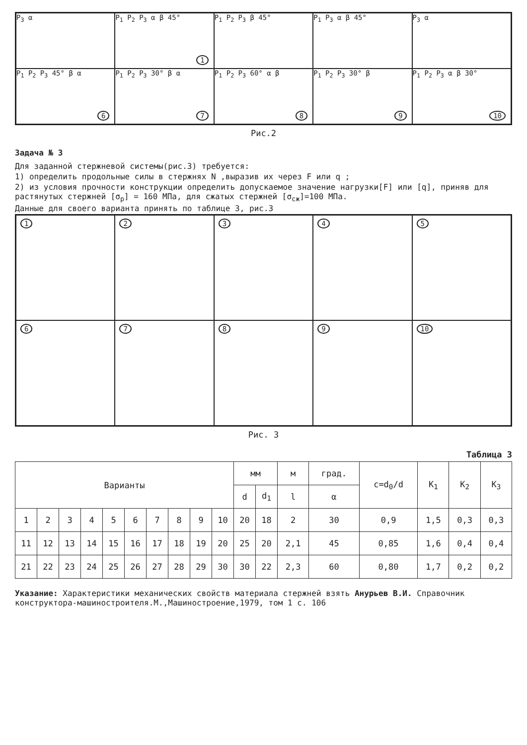P<sub>3</sub> α
P<sub>1</sub> P<sub>2</sub> P<sub>3</sub> α β 45°
1
P<sub>1</sub> P<sub>2</sub> P<sub>3</sub> β 45°
P<sub>1</sub> P<sub>3</sub> α β 45°
P<sub>3</sub> α
P<sub>1</sub> P<sub>2</sub> P<sub>3</sub> 45° β α
6
P<sub>1</sub> P<sub>2</sub> P<sub>3</sub> 30° β α
7
P<sub>1</sub> P<sub>2</sub> P<sub>3</sub> 60° α β
8
P<sub>1</sub> P<sub>2</sub> P<sub>3</sub> 30° β
9
P<sub>1</sub> P<sub>2</sub> P<sub>3</sub> α β 30°
10
Рис.2
Задача № 3
Для заданной стержневой системы(рис.3) требуется:
1) определить продольные силы в стержнях N ,выразив их через F или q ;
2) из условия прочности конструкции определить допускаемое значение нагрузки[F] или [q], приняв для растянутых стержней [σ<sub>р</sub>] = 160 МПа, для сжатых стержней [σ<sub>сж</sub>]=100 МПа.
Данные для своего варианта принять по таблице 3, рис.3
1
2
3
4
5
6
7
8
9
10
Рис. 3
Таблица 3
| Варианты | | | | | | | | | | мм | | м | град. | c=d<sub>0</sub>/d | K<sub>1</sub> | K<sub>2</sub> | K<sub>3</sub> |
| --- | --- | --- | --- | --- | --- | --- | --- | --- | --- | --- | --- | --- | --- | --- | --- | --- | --- |
| | | | | | | | | | | d | d<sub>1</sub> | l | α | | | | |
| 1 | 2 | 3 | 4 | 5 | 6 | 7 | 8 | 9 | 10 | 20 | 18 | 2 | 30 | 0,9 | 1,5 | 0,3 | 0,3 |
| 11 | 12 | 13 | 14 | 15 | 16 | 17 | 18 | 19 | 20 | 25 | 20 | 2,1 | 45 | 0,85 | 1,6 | 0,4 | 0,4 |
| 21 | 22 | 23 | 24 | 25 | 26 | 27 | 28 | 29 | 30 | 30 | 22 | 2,3 | 60 | 0,80 | 1,7 | 0,2 | 0,2 |
Указание: Характеристики механических свойств материала стержней взять Анурьев В.И. Справочник конструктора-машиностроителя.М.,Машиностроение,1979, том 1 с. 106